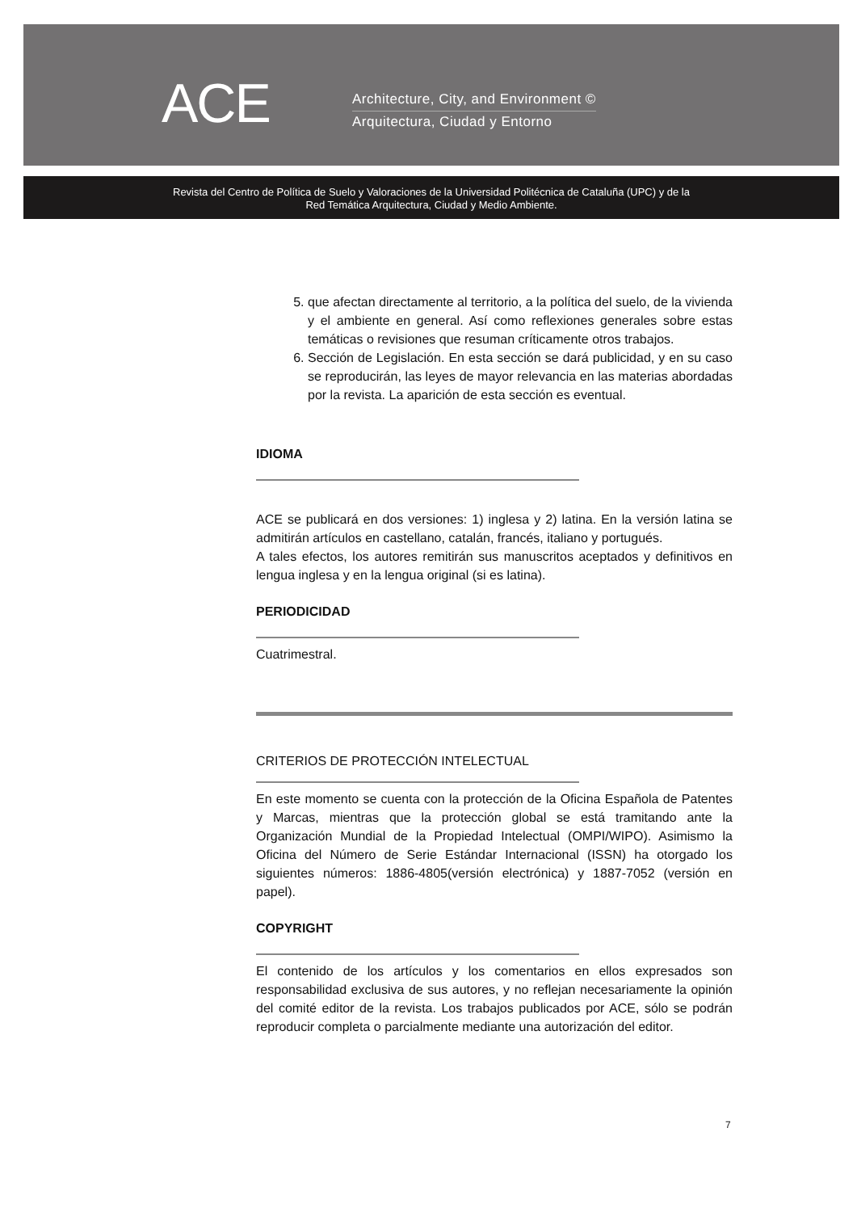ACE
Architecture, City, and Environment ©
Arquitectura, Ciudad y Entorno
Revista del Centro de Política de Suelo y Valoraciones de la Universidad Politécnica de Cataluña (UPC) y de la
Red Temática Arquitectura, Ciudad y Medio Ambiente.
5. que afectan directamente al territorio, a la política del suelo, de la vivienda y el ambiente en general. Así como reflexiones generales sobre estas temáticas o revisiones que resuman críticamente otros trabajos.
6. Sección de Legislación. En esta sección se dará publicidad, y en su caso se reproducirán, las leyes de mayor relevancia en las materias abordadas por la revista. La aparición de esta sección es eventual.
IDIOMA
ACE se publicará en dos versiones: 1) inglesa y 2) latina. En la versión latina se admitirán artículos en castellano, catalán, francés, italiano y portugués.
A tales efectos, los autores remitirán sus manuscritos aceptados y definitivos en lengua inglesa y en la lengua original (si es latina).
PERIODICIDAD
Cuatrimestral.
CRITERIOS DE PROTECCIÓN INTELECTUAL
En este momento se cuenta con la protección de la Oficina Española de Patentes y Marcas, mientras que la protección global se está tramitando ante la Organización Mundial de la Propiedad Intelectual (OMPI/WIPO). Asimismo la Oficina del Número de Serie Estándar Internacional (ISSN) ha otorgado los siguientes números: 1886-4805(versión electrónica) y 1887-7052 (versión en papel).
COPYRIGHT
El contenido de los artículos y los comentarios en ellos expresados son responsabilidad exclusiva de sus autores, y no reflejan necesariamente la opinión del comité editor de la revista. Los trabajos publicados por ACE, sólo se podrán reproducir completa o parcialmente mediante una autorización del editor.
7